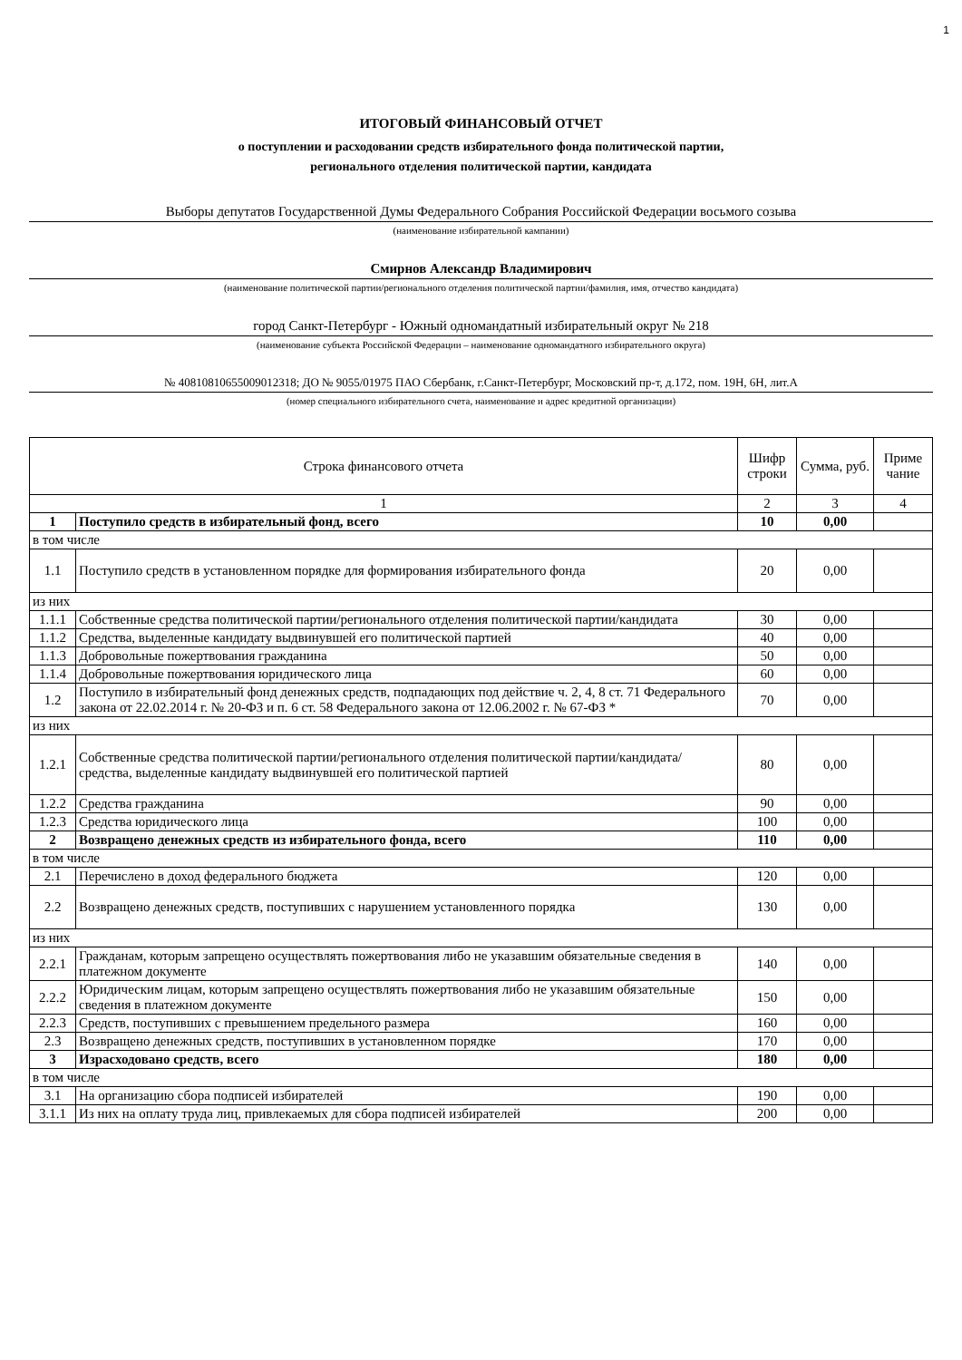1
ИТОГОВЫЙ ФИНАНСОВЫЙ ОТЧЕТ
о поступлении и расходовании средств избирательного фонда политической партии,
регионального отделения политической партии, кандидата
Выборы депутатов Государственной Думы Федерального Собрания Российской Федерации восьмого созыва
(наименование избирательной кампании)
Смирнов Александр Владимирович
(наименование политической партии/регионального отделения политической партии/фамилия, имя, отчество кандидата)
город Санкт-Петербург - Южный одномандатный избирательный округ № 218
(наименование субъекта Российской Федерации – наименование одномандатного избирательного округа)
№ 40810810655009012318; ДО № 9055/01975 ПАО Сбербанк, г.Санкт-Петербург, Московский пр-т, д.172, пом. 19Н, 6Н, лит.А
(номер специального избирательного счета, наименование и адрес кредитной организации)
| Строка финансового отчета | | Шифр строки | Сумма, руб. | Приме чание |
| --- | --- | --- | --- | --- |
| 1 | | 2 | 3 | 4 |
| 1 | Поступило средств в избирательный фонд, всего | 10 | 0,00 | |
| в том числе | | | | |
| 1.1 | Поступило средств в установленном порядке для формирования избирательного фонда | 20 | 0,00 | |
| из них | | | | |
| 1.1.1 | Собственные средства политической партии/регионального отделения политической партии/кандидата | 30 | 0,00 | |
| 1.1.2 | Средства, выделенные кандидату выдвинувшей его политической партией | 40 | 0,00 | |
| 1.1.3 | Добровольные пожертвования гражданина | 50 | 0,00 | |
| 1.1.4 | Добровольные пожертвования юридического лица | 60 | 0,00 | |
| 1.2 | Поступило в избирательный фонд денежных средств, подпадающих под действие ч. 2, 4, 8 ст. 71 Федерального закона от 22.02.2014 г. № 20-ФЗ и п. 6 ст. 58 Федерального закона от 12.06.2002 г. № 67-ФЗ * | 70 | 0,00 | |
| из них | | | | |
| 1.2.1 | Собственные средства политической партии/регионального отделения политической партии/кандидата/средства, выделенные кандидату выдвинувшей его политической партией | 80 | 0,00 | |
| 1.2.2 | Средства гражданина | 90 | 0,00 | |
| 1.2.3 | Средства юридического лица | 100 | 0,00 | |
| 2 | Возвращено денежных средств из избирательного фонда, всего | 110 | 0,00 | |
| в том числе | | | | |
| 2.1 | Перечислено в доход федерального бюджета | 120 | 0,00 | |
| 2.2 | Возвращено денежных средств, поступивших с нарушением установленного порядка | 130 | 0,00 | |
| из них | | | | |
| 2.2.1 | Гражданам, которым запрещено осуществлять пожертвования либо не указавшим обязательные сведения в платежном документе | 140 | 0,00 | |
| 2.2.2 | Юридическим лицам, которым запрещено осуществлять пожертвования либо не указавшим обязательные сведения в платежном документе | 150 | 0,00 | |
| 2.2.3 | Средств, поступивших с превышением предельного размера | 160 | 0,00 | |
| 2.3 | Возвращено денежных средств, поступивших в установленном порядке | 170 | 0,00 | |
| 3 | Израсходовано средств, всего | 180 | 0,00 | |
| в том числе | | | | |
| 3.1 | На организацию сбора подписей избирателей | 190 | 0,00 | |
| 3.1.1 | Из них на оплату труда лиц, привлекаемых для сбора подписей избирателей | 200 | 0,00 | |